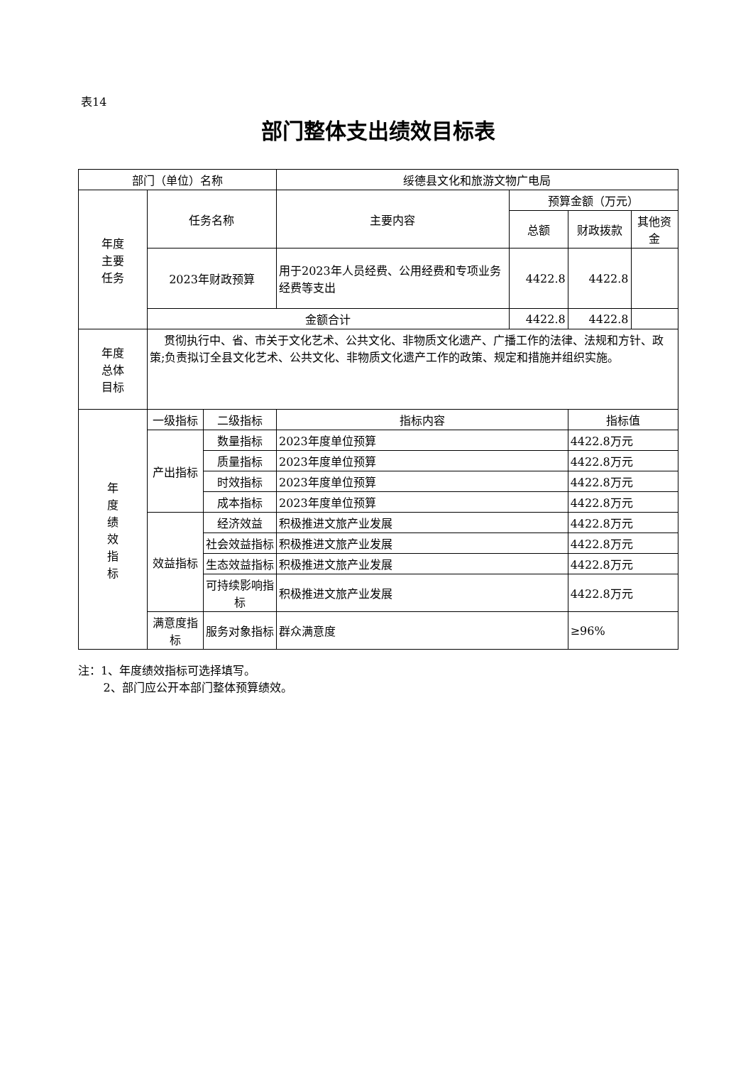表14
部门整体支出绩效目标表
| 部门（单位）名称 | | | 绥德县文化和旅游文物广电局 | | | |
| 年度 主要 任务 | 任务名称 | | 主要内容 | 预算金额（万元） | | |
| | | | | 总额 | 财政拨款 | 其他资金 |
| | 2023年财政预算 | | 用于2023年人员经费、公用经费和专项业务经费等支出 | 4422.8 | 4422.8 | |
| | 金额合计 | | | 4422.8 | 4422.8 | |
| 年度 总体 目标 | 贯彻执行中、省、市关于文化艺术、公共文化、非物质文化遗产、广播工作的法律、法规和方针、政策;负责拟订全县文化艺术、公共文化、非物质文化遗产工作的政策、规定和措施并组织实施。 | | | | | |
| 年 度 绩 效 指 标 | 一级指标 | 二级指标 | 指标内容 | | 指标值 | |
| | 产出指标 | 数量指标 | 2023年度单位预算 | | 4422.8万元 | |
| | | 质量指标 | 2023年度单位预算 | | 4422.8万元 | |
| | | 时效指标 | 2023年度单位预算 | | 4422.8万元 | |
| | | 成本指标 | 2023年度单位预算 | | 4422.8万元 | |
| | 效益指标 | 经济效益 | 积极推进文旅产业发展 | | 4422.8万元 | |
| | | 社会效益指标 | 积极推进文旅产业发展 | | 4422.8万元 | |
| | | 生态效益指标 | 积极推进文旅产业发展 | | 4422.8万元 | |
| | | 可持续影响指标 | 积极推进文旅产业发展 | | 4422.8万元 | |
| | 满意度指标 | 服务对象指标 | 群众满意度 | | ≥96% | |
注：1、年度绩效指标可选择填写。
2、部门应公开本部门整体预算绩效。